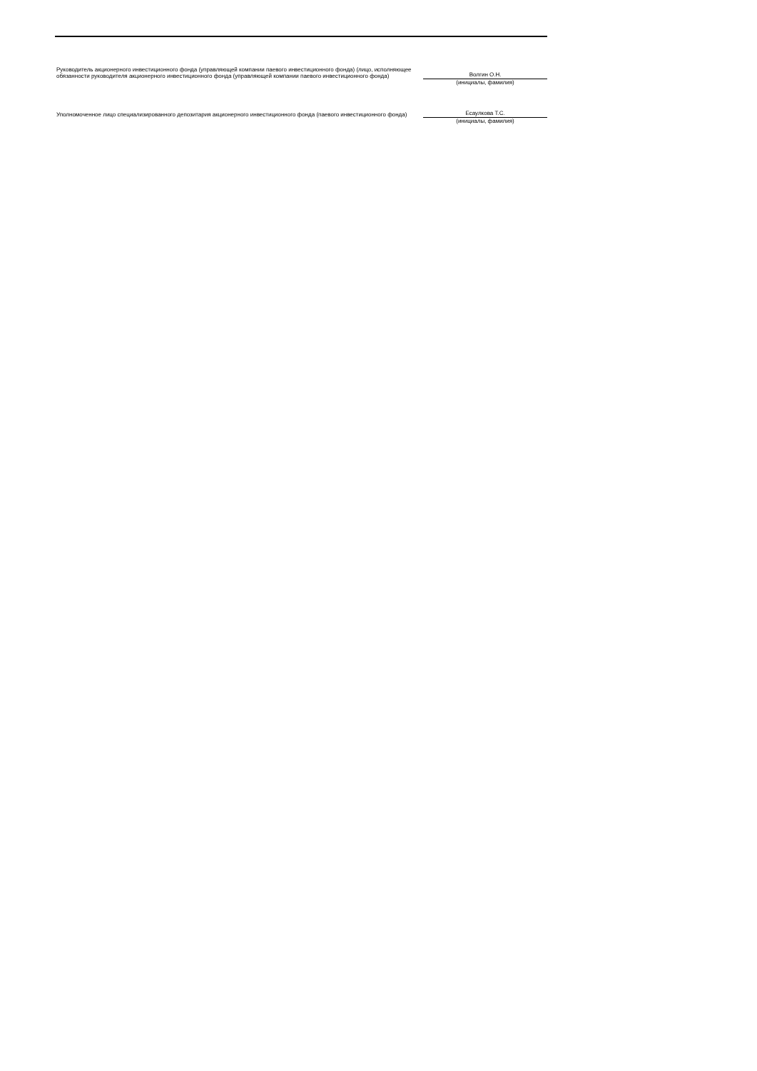Руководитель акционерного инвестиционного фонда (управляющей компании паевого инвестиционного фонда) (лицо, исполняющее обязанности руководителя акционерного инвестиционного фонда (управляющей компании паевого инвестиционного фонда)
Волгин О.Н.
(инициалы, фамилия)
Уполномоченное лицо специализированного депозитария акционерного инвестиционного фонда (паевого инвестиционного фонда)
Есаулкова Т.С.
(инициалы, фамилия)